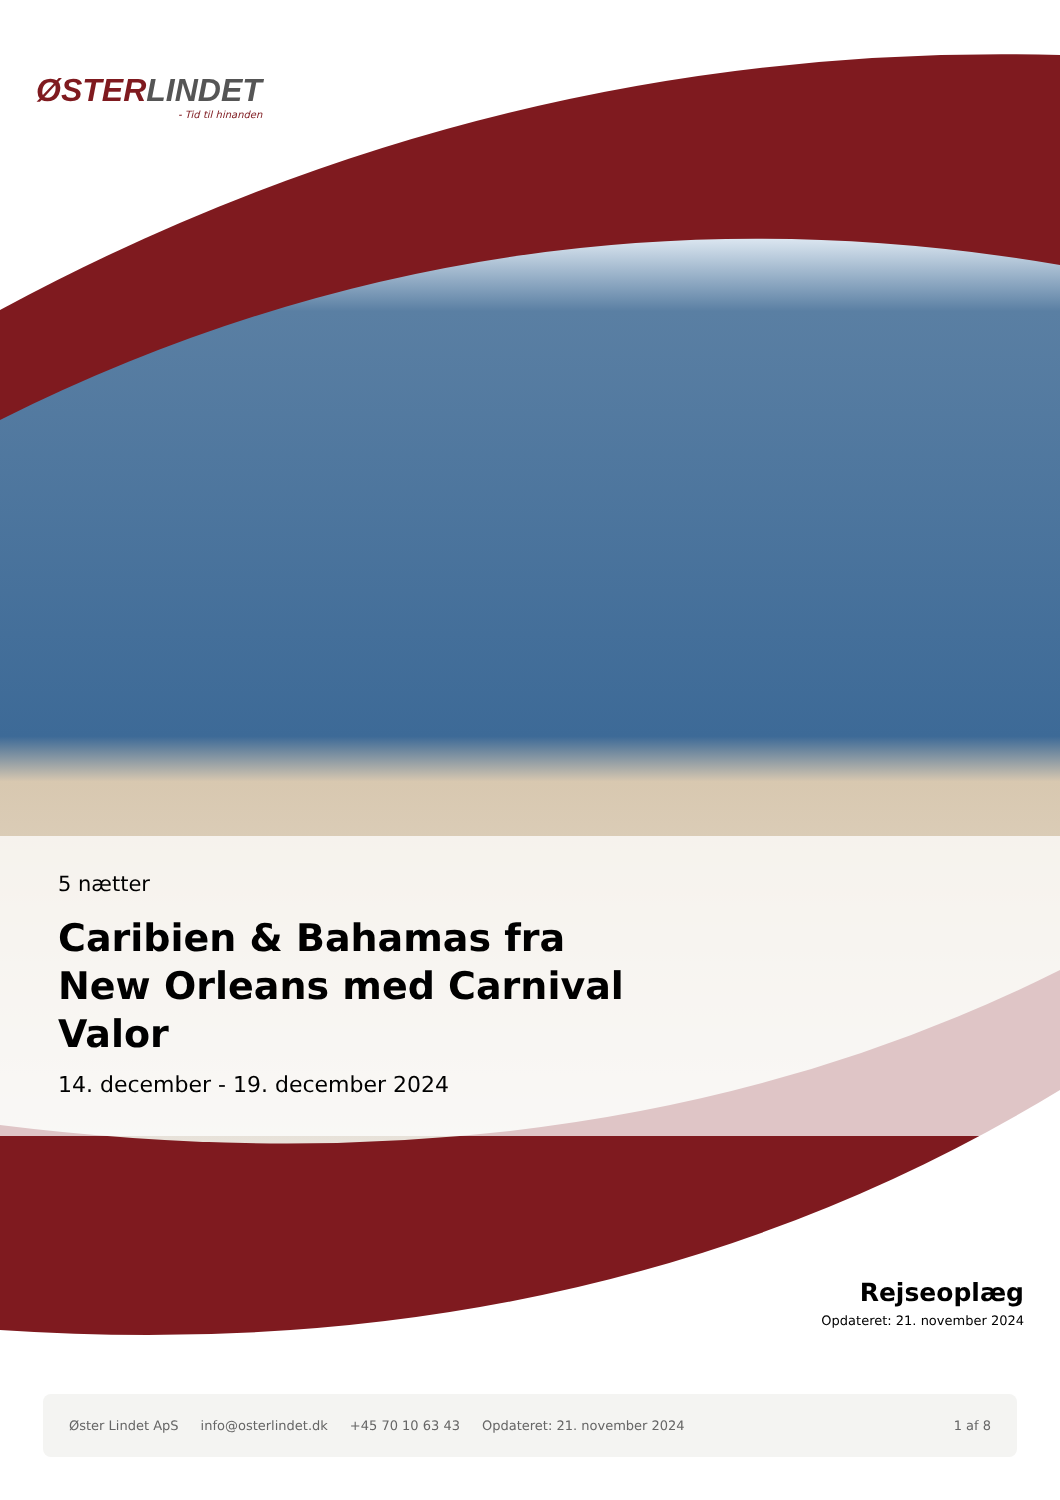ØSTERLINDET
- Tid til hinanden
5 nætter
Caribien & Bahamas fra New Orleans med Carnival Valor
14. december - 19. december 2024
Rejseoplæg
Opdateret: 21. november 2024
Øster Lindet ApS info@osterlindet.dk +45 70 10 63 43 Opdateret: 21. november 2024 1 af 8